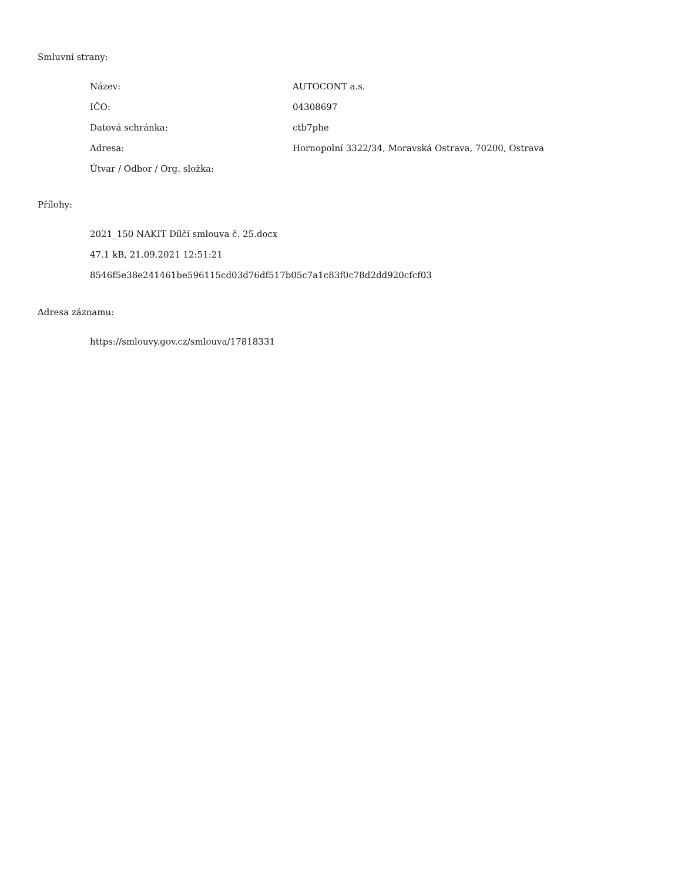Smluvní strany:
| Název: | AUTOCONT a.s. |
| IČO: | 04308697 |
| Datová schránka: | ctb7phe |
| Adresa: | Hornopolní 3322/34, Moravská Ostrava, 70200, Ostrava |
| Útvar / Odbor / Org. složka: | |
Přílohy:
2021_150 NAKIT Dílčí smlouva č. 25.docx
47.1 kB, 21.09.2021 12:51:21
8546f5e38e241461be596115cd03d76df517b05c7a1c83f0c78d2dd920cfcf03
Adresa záznamu:
https://smlouvy.gov.cz/smlouva/17818331